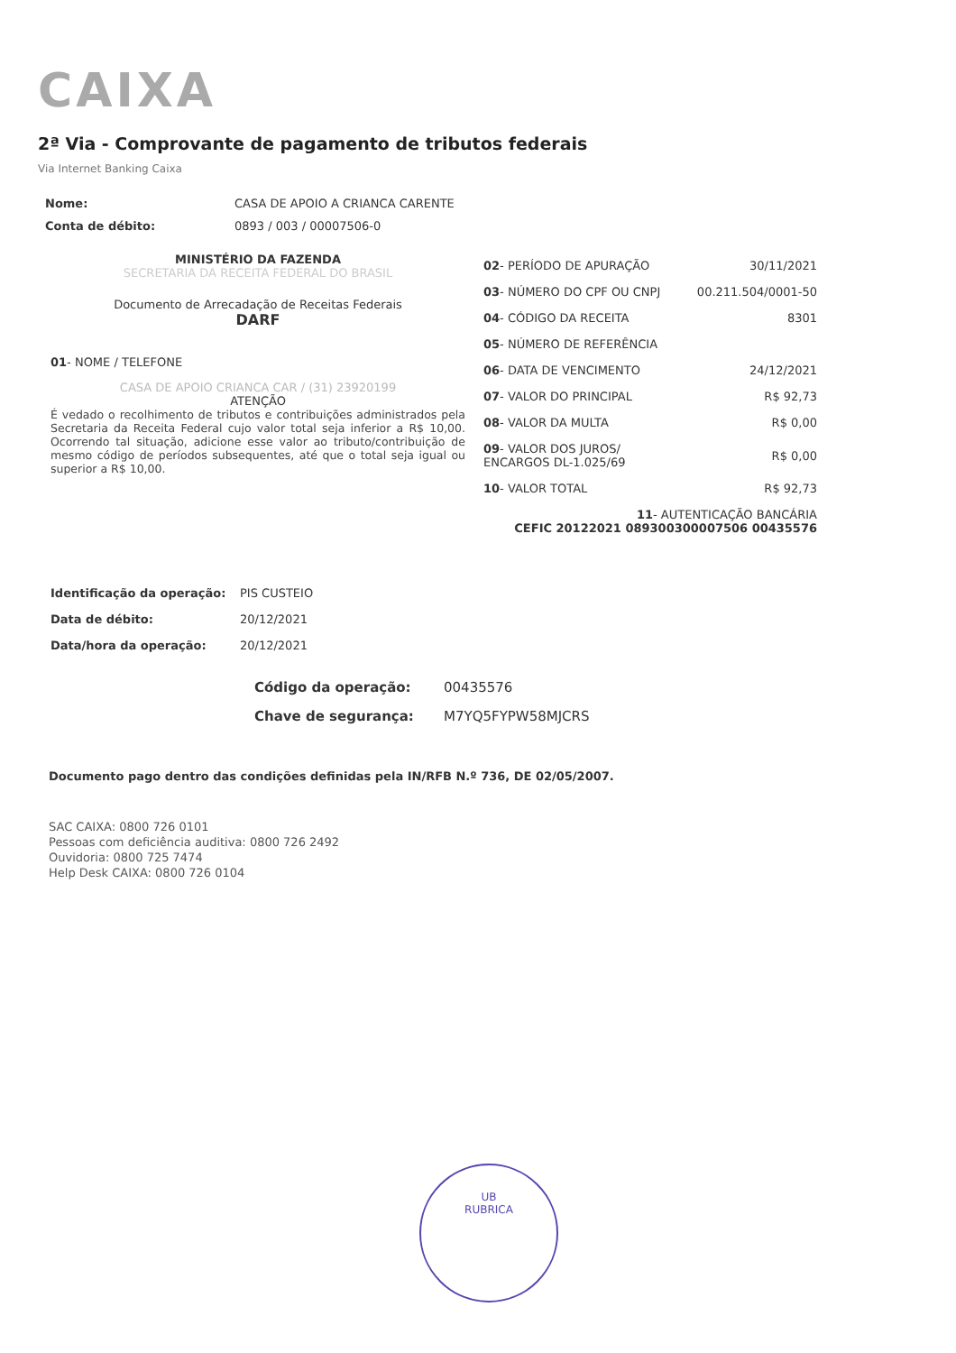CAIXA
2ª Via - Comprovante de pagamento de tributos federais
Via Internet Banking Caixa
Nome: CASA DE APOIO A CRIANCA CARENTE Conta de débito: 0893 / 003 / 00007506-0
MINISTÉRIO DA FAZENDA
SECRETARIA DA RECEITA FEDERAL DO BRASIL
Documento de Arrecadação de Receitas Federais
DARF
01- NOME / TELEFONE
CASA DE APOIO CRIANCA CAR / (31) 23920199
ATENÇÃO
É vedado o recolhimento de tributos e contribuições administrados pela Secretaria da Receita Federal cujo valor total seja inferior a R$ 10,00. Ocorrendo tal situação, adicione esse valor ao tributo/contribuição de mesmo código de períodos subsequentes, até que o total seja igual ou superior a R$ 10,00.
| 02 - PERÍODO DE APURAÇÃO | 30/11/2021 |
| 03 - NÚMERO DO CPF OU CNPJ | 00.211.504/0001-50 |
| 04 - CÓDIGO DA RECEITA | 8301 |
| 05 - NÚMERO DE REFERÊNCIA | |
| 06 - DATA DE VENCIMENTO | 24/12/2021 |
| 07 - VALOR DO PRINCIPAL | R$ 92,73 |
| 08 - VALOR DA MULTA | R$ 0,00 |
| 09 - VALOR DOS JUROS/ ENCARGOS DL-1.025/69 | R$ 0,00 |
| 10 - VALOR TOTAL | R$ 92,73 |
| 11 - AUTENTICAÇÃO BANCÁRIA CEFIC 20122021 089300300007506 00435576 | |
Identificação da operação: PIS CUSTEIO Data de débito: 20/12/2021 Data/hora da operação: 20/12/2021
Código da operação: 00435576 Chave de segurança: M7YQ5FYPW58MJCRS
Documento pago dentro das condições definidas pela IN/RFB N.º 736, DE 02/05/2007.
SAC CAIXA: 0800 726 0101
Pessoas com deficiência auditiva: 0800 726 2492
Ouvidoria: 0800 725 7474
Help Desk CAIXA: 0800 726 0104
UB
RUBRICA